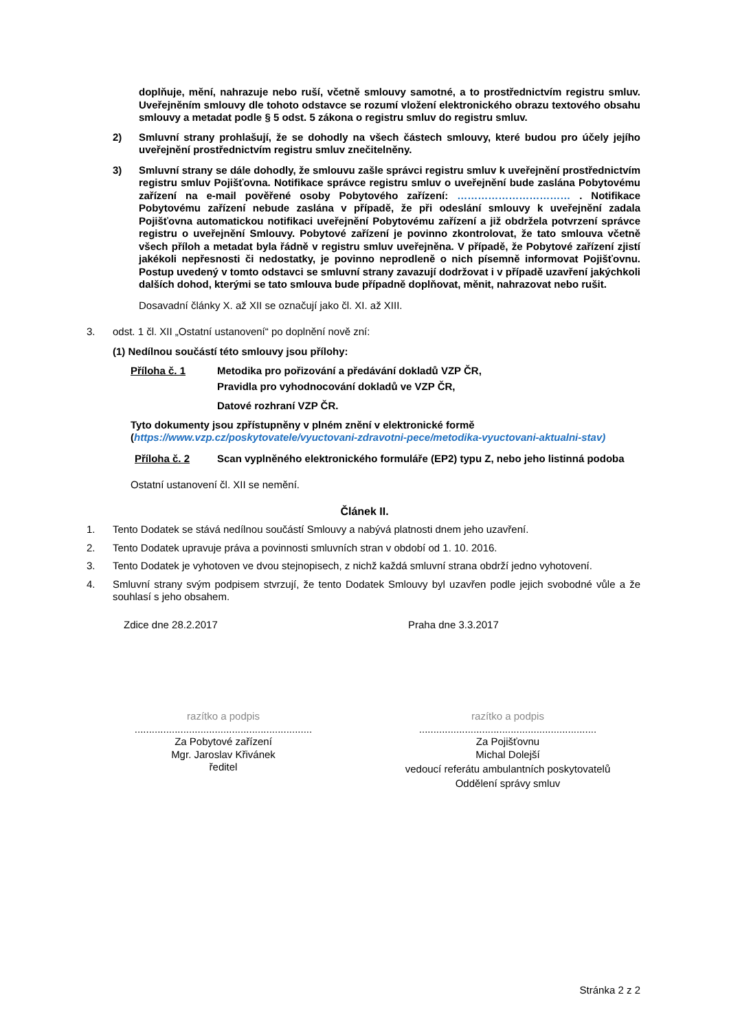doplňuje, mění, nahrazuje nebo ruší, včetně smlouvy samotné, a to prostřednictvím registru smluv. Uveřejněním smlouvy dle tohoto odstavce se rozumí vložení elektronického obrazu textového obsahu smlouvy a metadat podle § 5 odst. 5 zákona o registru smluv do registru smluv.
2) Smluvní strany prohlašují, že se dohodly na všech částech smlouvy, které budou pro účely jejího uveřejnění prostřednictvím registru smluv znečitelněny.
3) Smluvní strany se dále dohodly, že smlouvu zašle správci registru smluv k uveřejnění prostřednictvím registru smluv Pojišťovna. Notifikace správce registru smluv o uveřejnění bude zaslána Pobytovému zařízení na e-mail pověřené osoby Pobytového zařízení: …………………………… . Notifikace Pobytovému zařízení nebude zaslána v případě, že při odeslání smlouvy k uveřejnění zadala Pojišťovna automatickou notifikaci uveřejnění Pobytovému zařízení a již obdržela potvrzení správce registru o uveřejnění Smlouvy. Pobytové zařízení je povinno zkontrolovat, že tato smlouva včetně všech příloh a metadat byla řádně v registru smluv uveřejněna. V případě, že Pobytové zařízení zjistí jakékoli nepřesnosti či nedostatky, je povinno neprodleně o nich písemně informovat Pojišťovnu. Postup uvedený v tomto odstavci se smluvní strany zavazují dodržovat i v případě uzavření jakýchkoli dalších dohod, kterými se tato smlouva bude případně doplňovat, měnit, nahrazovat nebo rušit.
Dosavadní články X. až XII se označují jako čl. XI. až XIII.
3. odst. 1 čl. XII „Ostatní ustanovení“ po doplnění nově zní:
(1) Nedílnou součástí této smlouvy jsou přílohy:
Příloha č. 1 Metodika pro pořizování a předávání dokladů VZP ČR,
Pravidla pro vyhodnocování dokladů ve VZP ČR,
Datové rozhraní VZP ČR.
Tyto dokumenty jsou zpřístupněny v plném znění v elektronické formě
(https://www.vzp.cz/poskytovatele/vyuctovani-zdravotni-pece/metodika-vyuctovani-aktualni-stav)
Příloha č. 2 Scan vyplněného elektronického formuláře (EP2) typu Z, nebo jeho listinná podoba
Ostatní ustanovení čl. XII se nemění.
Článek II.
1. Tento Dodatek se stává nedílnou součástí Smlouvy a nabývá platnosti dnem jeho uzavření.
2. Tento Dodatek upravuje práva a povinnosti smluvních stran v období od 1. 10. 2016.
3. Tento Dodatek je vyhotoven ve dvou stejnopisech, z nichž každá smluvní strana obdrží jedno vyhotovení.
4. Smluvní strany svým podpisem stvrzují, že tento Dodatek Smlouvy byl uzavřen podle jejich svobodné vůle a že souhlasí s jeho obsahem.
Zdice dne 28.2.2017 Praha dne 3.3.2017
razítko a podpis
..............................................................
Za Pobytové zařízení
Mgr. Jaroslav Křivánek
ředitel
razítko a podpis
..............................................................
Za Pojišťovnu
Michal Dolejší
vedoucí referátu ambulantních poskytovatelů
Oddělení správy smluv
Stránka 2 z 2